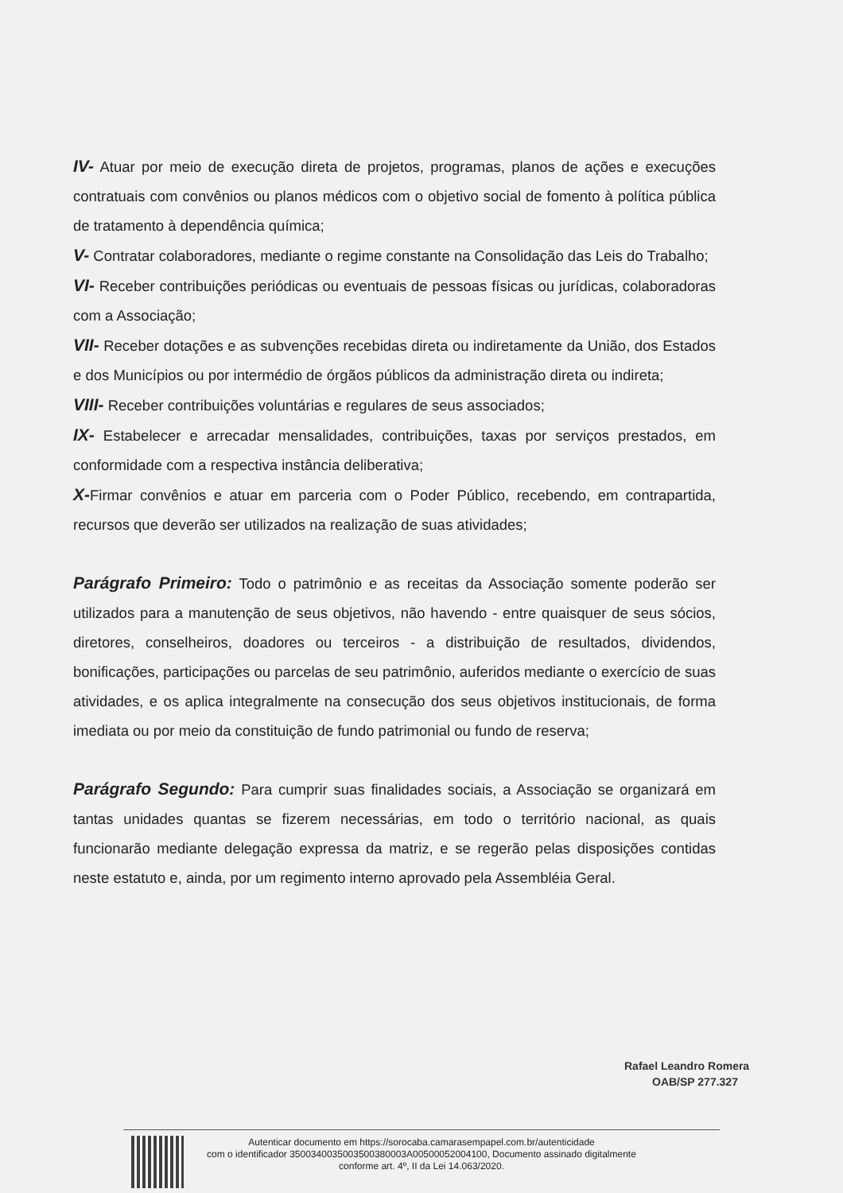IV- Atuar por meio de execução direta de projetos, programas, planos de ações e execuções contratuais com convênios ou planos médicos com o objetivo social de fomento à política pública de tratamento à dependência química;
V- Contratar colaboradores, mediante o regime constante na Consolidação das Leis do Trabalho;
VI- Receber contribuições periódicas ou eventuais de pessoas físicas ou jurídicas, colaboradoras com a Associação;
VII- Receber dotações e as subvenções recebidas direta ou indiretamente da União, dos Estados e dos Municípios ou por intermédio de órgãos públicos da administração direta ou indireta;
VIII- Receber contribuições voluntárias e regulares de seus associados;
IX- Estabelecer e arrecadar mensalidades, contribuições, taxas por serviços prestados, em conformidade com a respectiva instância deliberativa;
X-Firmar convênios e atuar em parceria com o Poder Público, recebendo, em contrapartida, recursos que deverão ser utilizados na realização de suas atividades;
Parágrafo Primeiro: Todo o patrimônio e as receitas da Associação somente poderão ser utilizados para a manutenção de seus objetivos, não havendo - entre quaisquer de seus sócios, diretores, conselheiros, doadores ou terceiros - a distribuição de resultados, dividendos, bonificações, participações ou parcelas de seu patrimônio, auferidos mediante o exercício de suas atividades, e os aplica integralmente na consecução dos seus objetivos institucionais, de forma imediata ou por meio da constituição de fundo patrimonial ou fundo de reserva;
Parágrafo Segundo: Para cumprir suas finalidades sociais, a Associação se organizará em tantas unidades quantas se fizerem necessárias, em todo o território nacional, as quais funcionarão mediante delegação expressa da matriz, e se regerão pelas disposições contidas neste estatuto e, ainda, por um regimento interno aprovado pela Assembléia Geral.
Rafael Leandro Romera
OAB/SP 277.327
Autenticar documento em https://sorocaba.camarasempapel.com.br/autenticidade
com o identificador 3500340035003500380003A00500052004100, Documento assinado digitalmente
conforme art. 4º, II da Lei 14.063/2020.